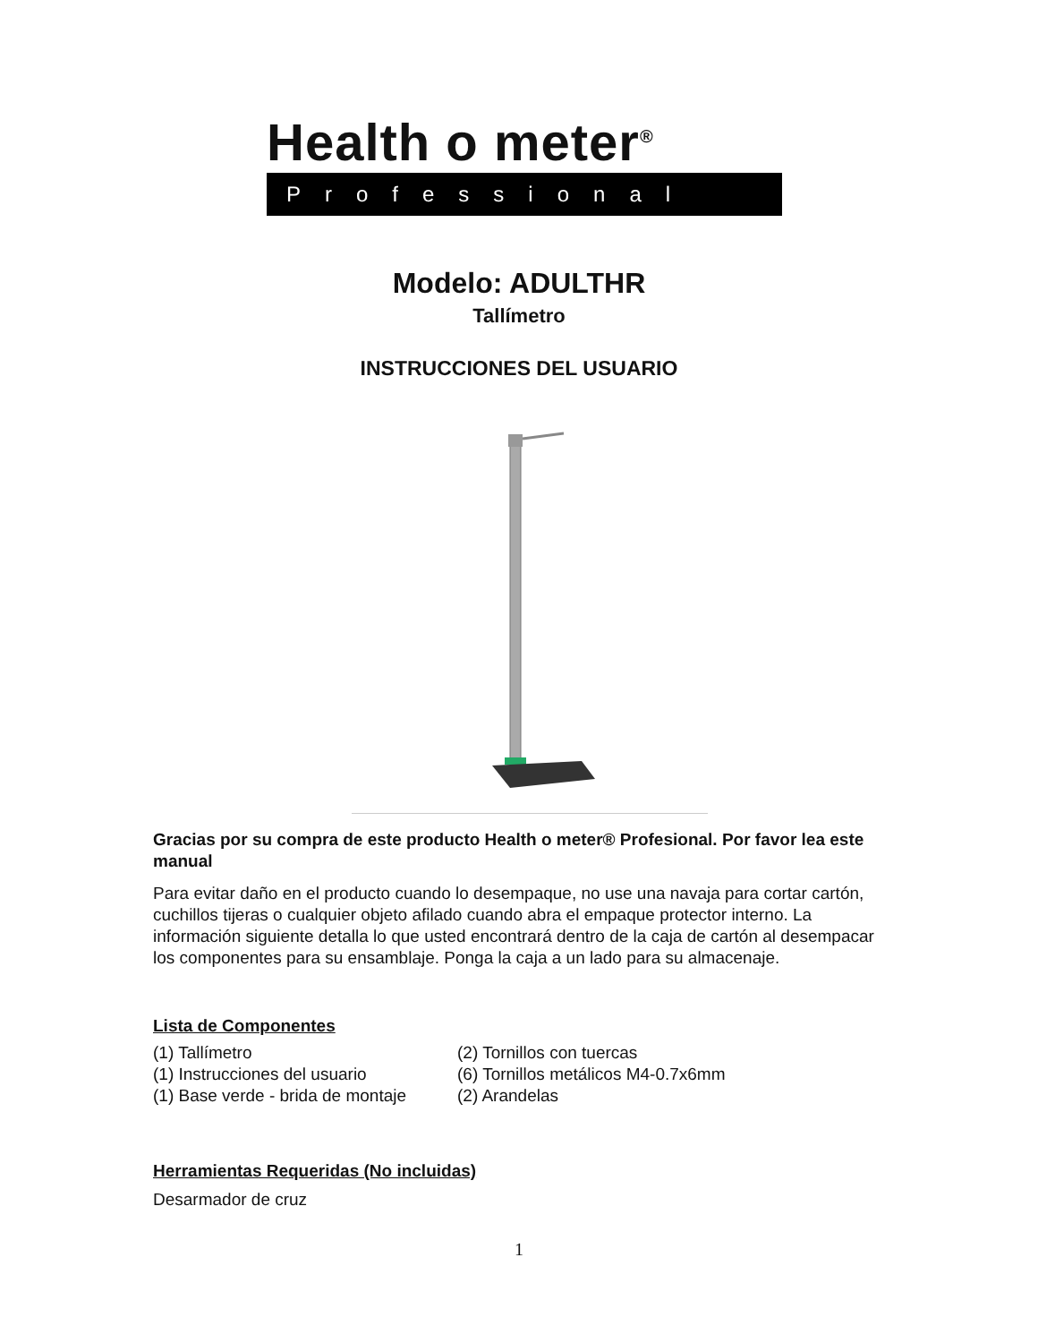Health o meter<sup>®</sup>
Professional
Modelo: ADULTHR
Tallímetro
INSTRUCCIONES DEL USUARIO
Gracias por su compra de este producto Health o meter® Profesional. Por favor lea este manual
Para evitar daño en el producto cuando lo desempaque, no use una navaja para cortar cartón, cuchillos tijeras o cualquier objeto afilado cuando abra el empaque protector interno. La información siguiente detalla lo que usted encontrará dentro de la caja de cartón al desempacar los componentes para su ensamblaje. Ponga la caja a un lado para su almacenaje.
Lista de Componentes
(1) Tallímetro
(1) Instrucciones del usuario
(1) Base verde - brida de montaje
(2) Tornillos con tuercas
(6) Tornillos metálicos M4-0.7x6mm
(2) Arandelas
Herramientas Requeridas (No incluidas)
Desarmador de cruz
1